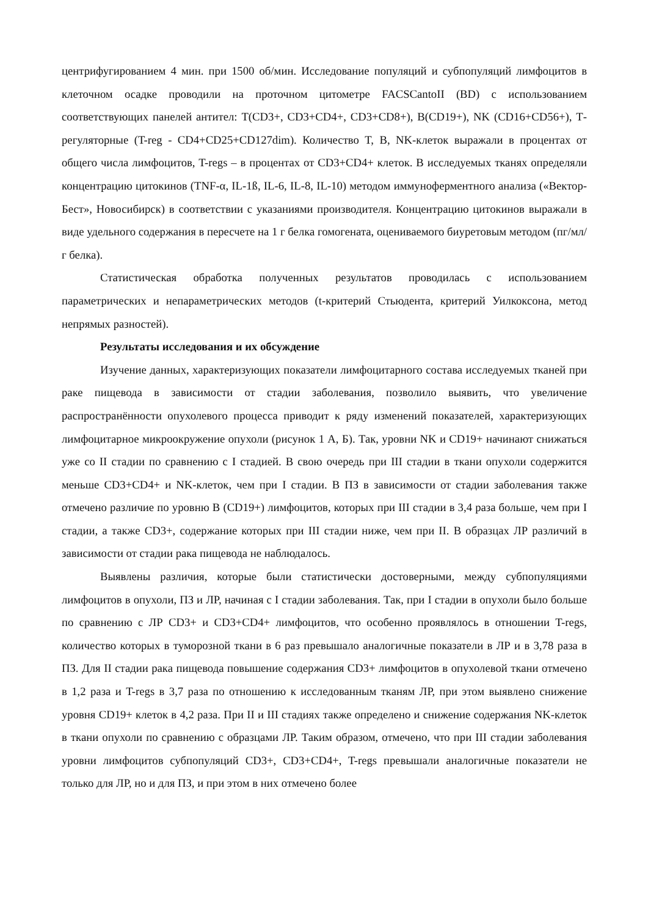центрифугированием 4 мин. при 1500 об/мин. Исследование популяций и субпопуляций лимфоцитов в клеточном осадке проводили на проточном цитометре FACSCantoII (BD) с использованием соответствующих панелей антител: T(CD3+, CD3+CD4+, CD3+CD8+), B(CD19+), NK (CD16+CD56+), Т-регуляторные (T-reg - CD4+CD25+CD127dim). Количество T, B, NK-клеток выражали в процентах от общего числа лимфоцитов, T-regs – в процентах от CD3+CD4+ клеток. В исследуемых тканях определяли концентрацию цитокинов (TNF-α, IL-1ß, IL-6, IL-8, IL-10) методом иммуноферментного анализа («Вектор-Бест», Новосибирск) в соответствии с указаниями производителя. Концентрацию цитокинов выражали в виде удельного содержания в пересчете на 1 г белка гомогената, оцениваемого биуретовым методом (пг/мл/г белка).
Статистическая обработка полученных результатов проводилась с использованием параметрических и непараметрических методов (t-критерий Стьюдента, критерий Уилкоксона, метод непрямых разностей).
Результаты исследования и их обсуждение
Изучение данных, характеризующих показатели лимфоцитарного состава исследуемых тканей при раке пищевода в зависимости от стадии заболевания, позволило выявить, что увеличение распространённости опухолевого процесса приводит к ряду изменений показателей, характеризующих лимфоцитарное микроокружение опухоли (рисунок 1 А, Б). Так, уровни NK и CD19+ начинают снижаться уже со II стадии по сравнению с I стадией. В свою очередь при III стадии в ткани опухоли содержится меньше CD3+CD4+ и NK-клеток, чем при I стадии. В ПЗ в зависимости от стадии заболевания также отмечено различие по уровню B (CD19+) лимфоцитов, которых при III стадии в 3,4 раза больше, чем при I стадии, а также CD3+, содержание которых при III стадии ниже, чем при II. В образцах ЛР различий в зависимости от стадии рака пищевода не наблюдалось.
Выявлены различия, которые были статистически достоверными, между субпопуляциями лимфоцитов в опухоли, ПЗ и ЛР, начиная с I стадии заболевания. Так, при I стадии в опухоли было больше по сравнению с ЛР CD3+ и CD3+CD4+ лимфоцитов, что особенно проявлялось в отношении T-regs, количество которых в туморозной ткани в 6 раз превышало аналогичные показатели в ЛР и в 3,78 раза в ПЗ. Для II стадии рака пищевода повышение содержания CD3+ лимфоцитов в опухолевой ткани отмечено в 1,2 раза и T-regs в 3,7 раза по отношению к исследованным тканям ЛР, при этом выявлено снижение уровня CD19+ клеток в 4,2 раза. При II и III стадиях также определено и снижение содержания NK-клеток в ткани опухоли по сравнению с образцами ЛР. Таким образом, отмечено, что при III стадии заболевания уровни лимфоцитов субпопуляций CD3+, CD3+CD4+, T-regs превышали аналогичные показатели не только для ЛР, но и для ПЗ, и при этом в них отмечено более